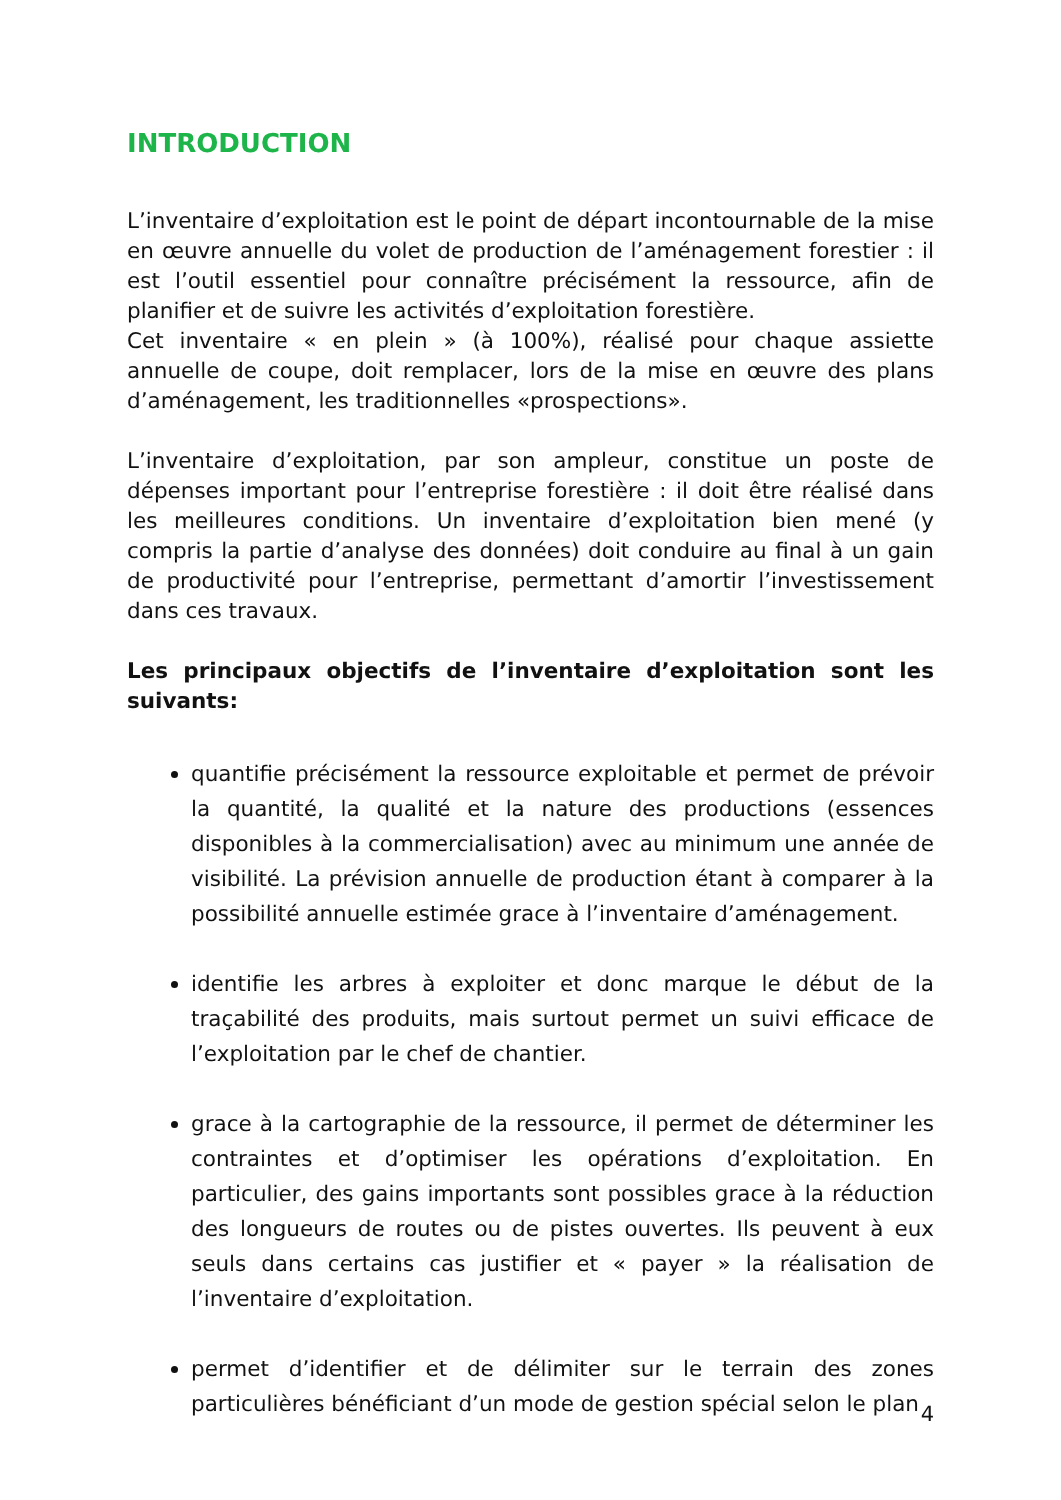INTRODUCTION
L’inventaire d’exploitation est le point de départ incontournable de la mise en œuvre annuelle du volet de production de l’aménagement forestier : il est l’outil essentiel pour connaître précisément la ressource, afin de planifier et de suivre les activités d’exploitation forestière.
Cet inventaire « en plein » (à 100%), réalisé pour chaque assiette annuelle de coupe, doit remplacer, lors de la mise en œuvre des plans d’aménagement, les traditionnelles «prospections».
L’inventaire d’exploitation, par son ampleur, constitue un poste de dépenses important pour l’entreprise forestière : il doit être réalisé dans les meilleures conditions. Un inventaire d’exploitation bien mené (y compris la partie d’analyse des données) doit conduire au final à un gain de productivité pour l’entreprise, permettant d’amortir l’investissement dans ces travaux.
Les principaux objectifs de l’inventaire d’exploitation sont les suivants:
quantifie précisément la ressource exploitable et permet de prévoir la quantité, la qualité et la nature des productions (essences disponibles à la commercialisation) avec au minimum une année de visibilité. La prévision annuelle de production étant à comparer à la possibilité annuelle estimée grace à l’inventaire d’aménagement.
identifie les arbres à exploiter et donc marque le début de la traçabilité des produits, mais surtout permet un suivi efficace de l’exploitation par le chef de chantier.
grace à la cartographie de la ressource, il permet de déterminer les contraintes et d’optimiser les opérations d’exploitation. En particulier, des gains importants sont possibles grace à la réduction des longueurs de routes ou de pistes ouvertes. Ils peuvent à eux seuls dans certains cas justifier et « payer » la réalisation de l’inventaire d’exploitation.
permet d’identifier et de délimiter sur le terrain des zones particulières bénéficiant d’un mode de gestion spécial selon le plan
4